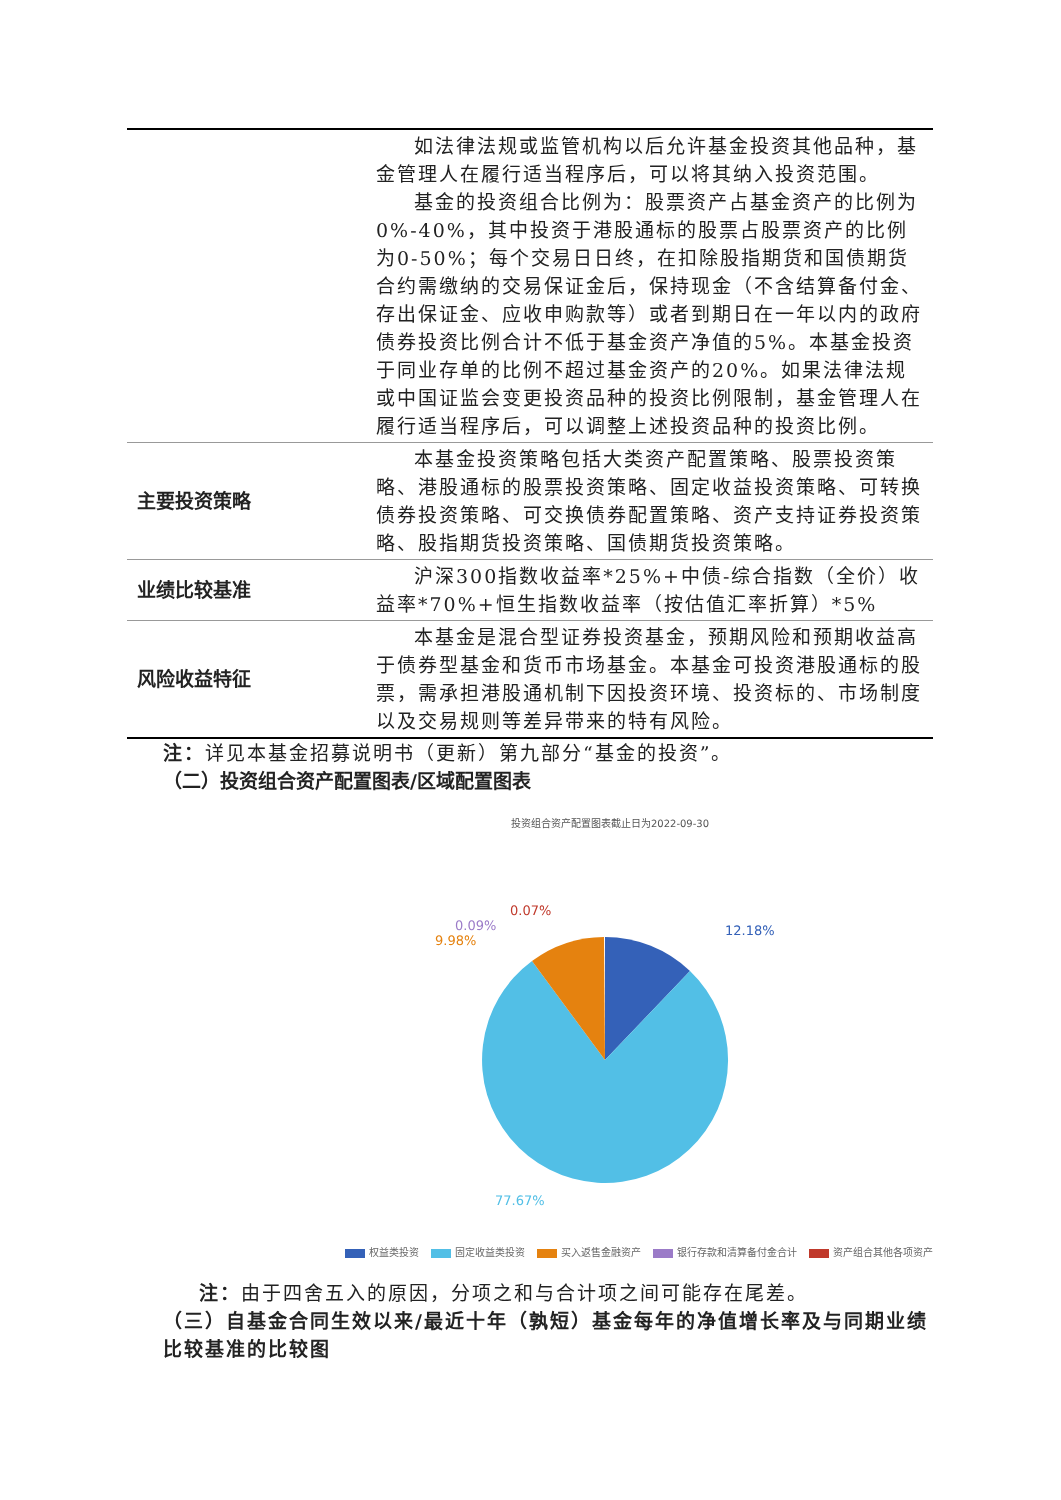| | 如法律法规或监管机构以后允许基金投资其他品种，基金管理人在履行适当程序后，可以将其纳入投资范围。 基金的投资组合比例为：股票资产占基金资产的比例为0%-40%，其中投资于港股通标的股票占股票资产的比例为0-50%；每个交易日日终，在扣除股指期货和国债期货合约需缴纳的交易保证金后，保持现金（不含结算备付金、存出保证金、应收申购款等）或者到期日在一年以内的政府债券投资比例合计不低于基金资产净值的5%。本基金投资于同业存单的比例不超过基金资产的20%。如果法律法规或中国证监会变更投资品种的投资比例限制，基金管理人在履行适当程序后，可以调整上述投资品种的投资比例。 |
| 主要投资策略 | 本基金投资策略包括大类资产配置策略、股票投资策略、港股通标的股票投资策略、固定收益投资策略、可转换债券投资策略、可交换债券配置策略、资产支持证券投资策略、股指期货投资策略、国债期货投资策略。 |
| 业绩比较基准 | 沪深300指数收益率*25%+中债-综合指数（全价）收益率*70%+恒生指数收益率（按估值汇率折算）*5% |
| 风险收益特征 | 本基金是混合型证券投资基金，预期风险和预期收益高于债券型基金和货币市场基金。本基金可投资港股通标的股票，需承担港股通机制下因投资环境、投资标的、市场制度以及交易规则等差异带来的特有风险。 |
注：详见本基金招募说明书（更新）第九部分“基金的投资”。
（二）投资组合资产配置图表/区域配置图表
投资组合资产配置图表截止日为2022-09-30
12.18%
0.07%
0.09%
9.98%
77.67%
权益类投资 固定收益类投资 买入返售金融资产 银行存款和清算备付金合计 资产组合其他各项资产
注：由于四舍五入的原因，分项之和与合计项之间可能存在尾差。
（三）自基金合同生效以来/最近十年（孰短）基金每年的净值增长率及与同期业绩比较基准的比较图